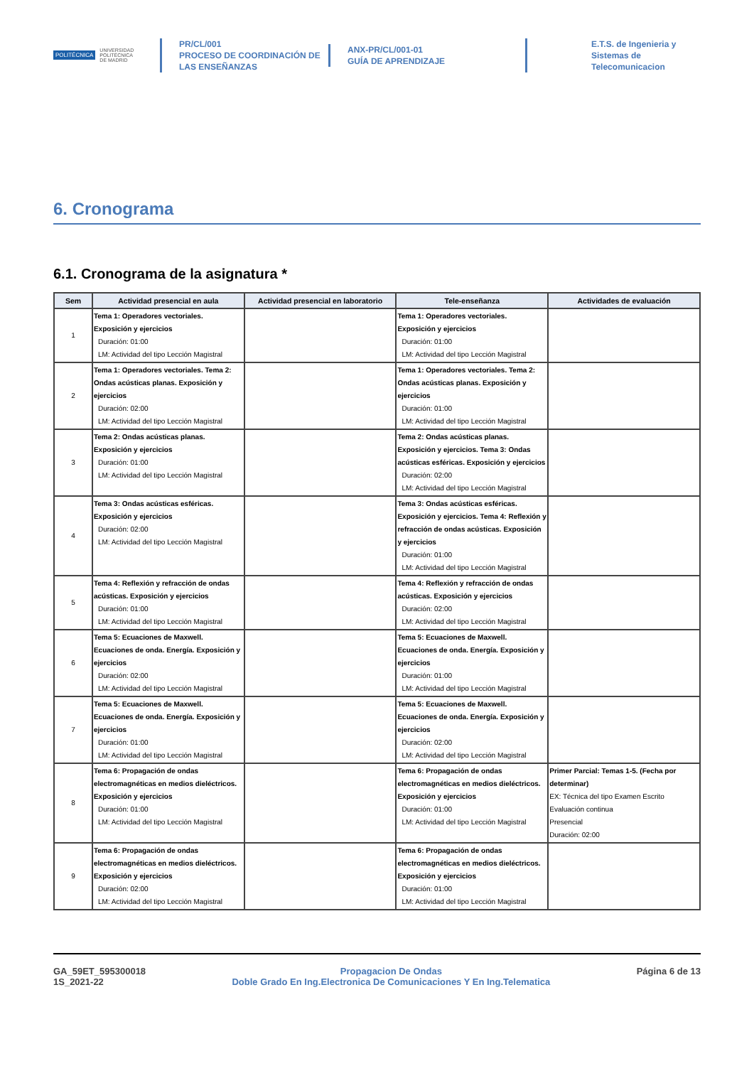POLITÉCNICA UNIVERSIDAD
POLITÉCNICA
DE MADRID
PR/CL/001
PROCESO DE COORDINACIÓN DE
LAS ENSEÑANZAS
ANX-PR/CL/001-01
GUÍA DE APRENDIZAJE
E.T.S. de Ingenieria y
Sistemas de
Telecomunicacion
6. Cronograma
6.1. Cronograma de la asignatura *
| Sem | Actividad presencial en aula | Actividad presencial en laboratorio | Tele-enseñanza | Actividades de evaluación |
| --- | --- | --- | --- | --- |
| 1 | Tema 1: Operadores vectoriales. Exposición y ejercicios Duración: 01:00 LM: Actividad del tipo Lección Magistral | | Tema 1: Operadores vectoriales. Exposición y ejercicios Duración: 01:00 LM: Actividad del tipo Lección Magistral | |
| 2 | Tema 1: Operadores vectoriales. Tema 2: Ondas acústicas planas. Exposición y ejercicios Duración: 02:00 LM: Actividad del tipo Lección Magistral | | Tema 1: Operadores vectoriales. Tema 2: Ondas acústicas planas. Exposición y ejercicios Duración: 01:00 LM: Actividad del tipo Lección Magistral | |
| 3 | Tema 2: Ondas acústicas planas. Exposición y ejercicios Duración: 01:00 LM: Actividad del tipo Lección Magistral | | Tema 2: Ondas acústicas planas. Exposición y ejercicios. Tema 3: Ondas acústicas esféricas. Exposición y ejercicios Duración: 02:00 LM: Actividad del tipo Lección Magistral | |
| 4 | Tema 3: Ondas acústicas esféricas. Exposición y ejercicios Duración: 02:00 LM: Actividad del tipo Lección Magistral | | Tema 3: Ondas acústicas esféricas. Exposición y ejercicios. Tema 4: Reflexión y refracción de ondas acústicas. Exposición y ejercicios Duración: 01:00 LM: Actividad del tipo Lección Magistral | |
| 5 | Tema 4: Reflexión y refracción de ondas acústicas. Exposición y ejercicios Duración: 01:00 LM: Actividad del tipo Lección Magistral | | Tema 4: Reflexión y refracción de ondas acústicas. Exposición y ejercicios Duración: 02:00 LM: Actividad del tipo Lección Magistral | |
| 6 | Tema 5: Ecuaciones de Maxwell. Ecuaciones de onda. Energía. Exposición y ejercicios Duración: 02:00 LM: Actividad del tipo Lección Magistral | | Tema 5: Ecuaciones de Maxwell. Ecuaciones de onda. Energía. Exposición y ejercicios Duración: 01:00 LM: Actividad del tipo Lección Magistral | |
| 7 | Tema 5: Ecuaciones de Maxwell. Ecuaciones de onda. Energía. Exposición y ejercicios Duración: 01:00 LM: Actividad del tipo Lección Magistral | | Tema 5: Ecuaciones de Maxwell. Ecuaciones de onda. Energía. Exposición y ejercicios Duración: 02:00 LM: Actividad del tipo Lección Magistral | |
| 8 | Tema 6: Propagación de ondas electromagnéticas en medios dieléctricos. Exposición y ejercicios Duración: 01:00 LM: Actividad del tipo Lección Magistral | | Tema 6: Propagación de ondas electromagnéticas en medios dieléctricos. Exposición y ejercicios Duración: 01:00 LM: Actividad del tipo Lección Magistral | Primer Parcial: Temas 1-5. (Fecha por determinar) EX: Técnica del tipo Examen Escrito Evaluación continua Presencial Duración: 02:00 |
| 9 | Tema 6: Propagación de ondas electromagnéticas en medios dieléctricos. Exposición y ejercicios Duración: 02:00 LM: Actividad del tipo Lección Magistral | | Tema 6: Propagación de ondas electromagnéticas en medios dieléctricos. Exposición y ejercicios Duración: 01:00 LM: Actividad del tipo Lección Magistral | |
GA_59ET_595300018
1S_2021-22
Propagacion De Ondas
Doble Grado En Ing.Electronica De Comunicaciones Y En Ing.Telematica
Página 6 de 13